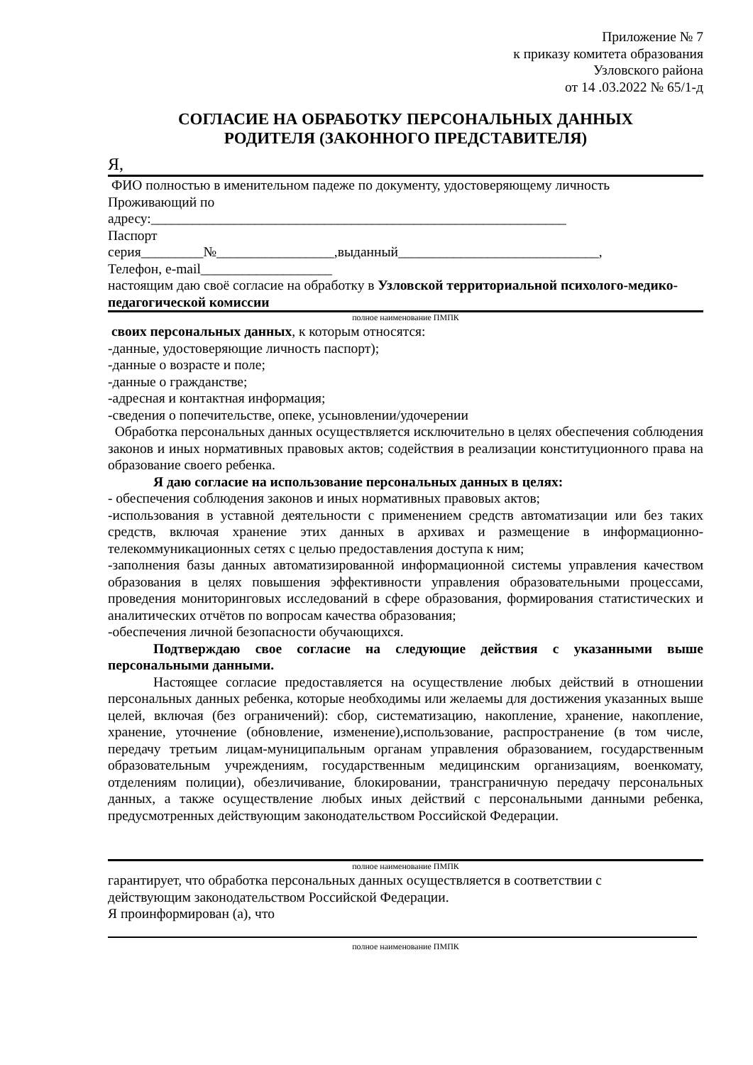Приложение № 7
к приказу комитета образования
Узловского района
от 14 .03.2022 № 65/1-д
СОГЛАСИЕ НА ОБРАБОТКУ ПЕРСОНАЛЬНЫХ ДАННЫХ
РОДИТЕЛЯ (ЗАКОННОГО ПРЕДСТАВИТЕЛЯ)
Я,
ФИО полностью в именительном падеже по документу, удостоверяющему личность
Проживающий по
адресу:____________________________________________________________
Паспорт
серия_________№_________________,выданный_____________________________,
Телефон, e-mail___________________
настоящим даю своё согласие на обработку в Узловской территориальной психолого-медико-педагогической комиссии
полное наименование ПМПК
своих персональных данных, к которым относятся:
-данные, удостоверяющие личность паспорт);
-данные о возрасте и поле;
-данные о гражданстве;
-адресная и контактная информация;
-сведения о попечительстве, опеке, усыновлении/удочерении
Обработка персональных данных осуществляется исключительно в целях обеспечения соблюдения законов и иных нормативных правовых актов; содействия в реализации конституционного права на образование своего ребенка.
Я даю согласие на использование персональных данных в целях:
- обеспечения соблюдения законов и иных нормативных правовых актов;
-использования в уставной деятельности с применением средств автоматизации или без таких средств, включая хранение этих данных в архивах и размещение в информационно-телекоммуникационных сетях с целью предоставления доступа к ним;
-заполнения базы данных автоматизированной информационной системы управления качеством образования в целях повышения эффективности управления образовательными процессами, проведения мониторинговых исследований в сфере образования, формирования статистических и аналитических отчётов по вопросам качества образования;
-обеспечения личной безопасности обучающихся.
Подтверждаю свое согласие на следующие действия с указанными выше персональными данными.
Настоящее согласие предоставляется на осуществление любых действий в отношении персональных данных ребенка, которые необходимы или желаемы для достижения указанных выше целей, включая (без ограничений): сбор, систематизацию, накопление, хранение, накопление, хранение, уточнение (обновление, изменение),использование, распространение (в том числе, передачу третьим лицам-муниципальным органам управления образованием, государственным образовательным учреждениям, государственным медицинским организациям, военкомату, отделениям полиции), обезличивание, блокировании, трансграничную передачу персональных данных, а также осуществление любых иных действий с персональными данными ребенка, предусмотренных действующим законодательством Российской Федерации.
полное наименование ПМПК
гарантирует, что обработка персональных данных осуществляется в соответствии с
действующим законодательством Российской Федерации.
Я проинформирован (а), что
полное наименование ПМПК